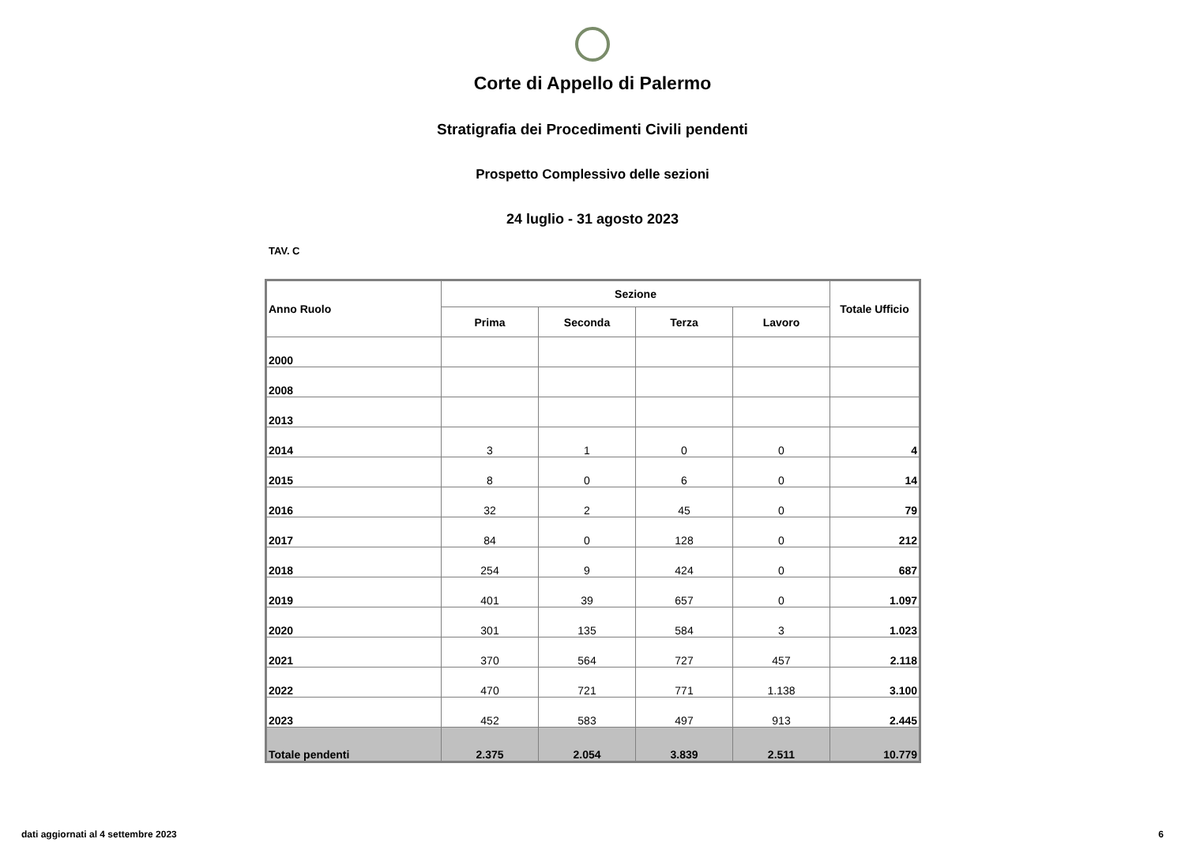Corte di Appello di Palermo
Stratigrafia dei Procedimenti Civili pendenti
Prospetto Complessivo delle sezioni
24 luglio - 31 agosto 2023
TAV. C
| Anno Ruolo | Sezione | | | | Totale Ufficio |
| --- | --- | --- | --- | --- | --- |
| | Prima | Seconda | Terza | Lavoro | |
| 2000 | | | | | |
| 2008 | | | | | |
| 2013 | | | | | |
| 2014 | 3 | 1 | 0 | 0 | 4 |
| 2015 | 8 | 0 | 6 | 0 | 14 |
| 2016 | 32 | 2 | 45 | 0 | 79 |
| 2017 | 84 | 0 | 128 | 0 | 212 |
| 2018 | 254 | 9 | 424 | 0 | 687 |
| 2019 | 401 | 39 | 657 | 0 | 1.097 |
| 2020 | 301 | 135 | 584 | 3 | 1.023 |
| 2021 | 370 | 564 | 727 | 457 | 2.118 |
| 2022 | 470 | 721 | 771 | 1.138 | 3.100 |
| 2023 | 452 | 583 | 497 | 913 | 2.445 |
| Totale pendenti | 2.375 | 2.054 | 3.839 | 2.511 | 10.779 |
dati aggiornati al 4 settembre 2023 6